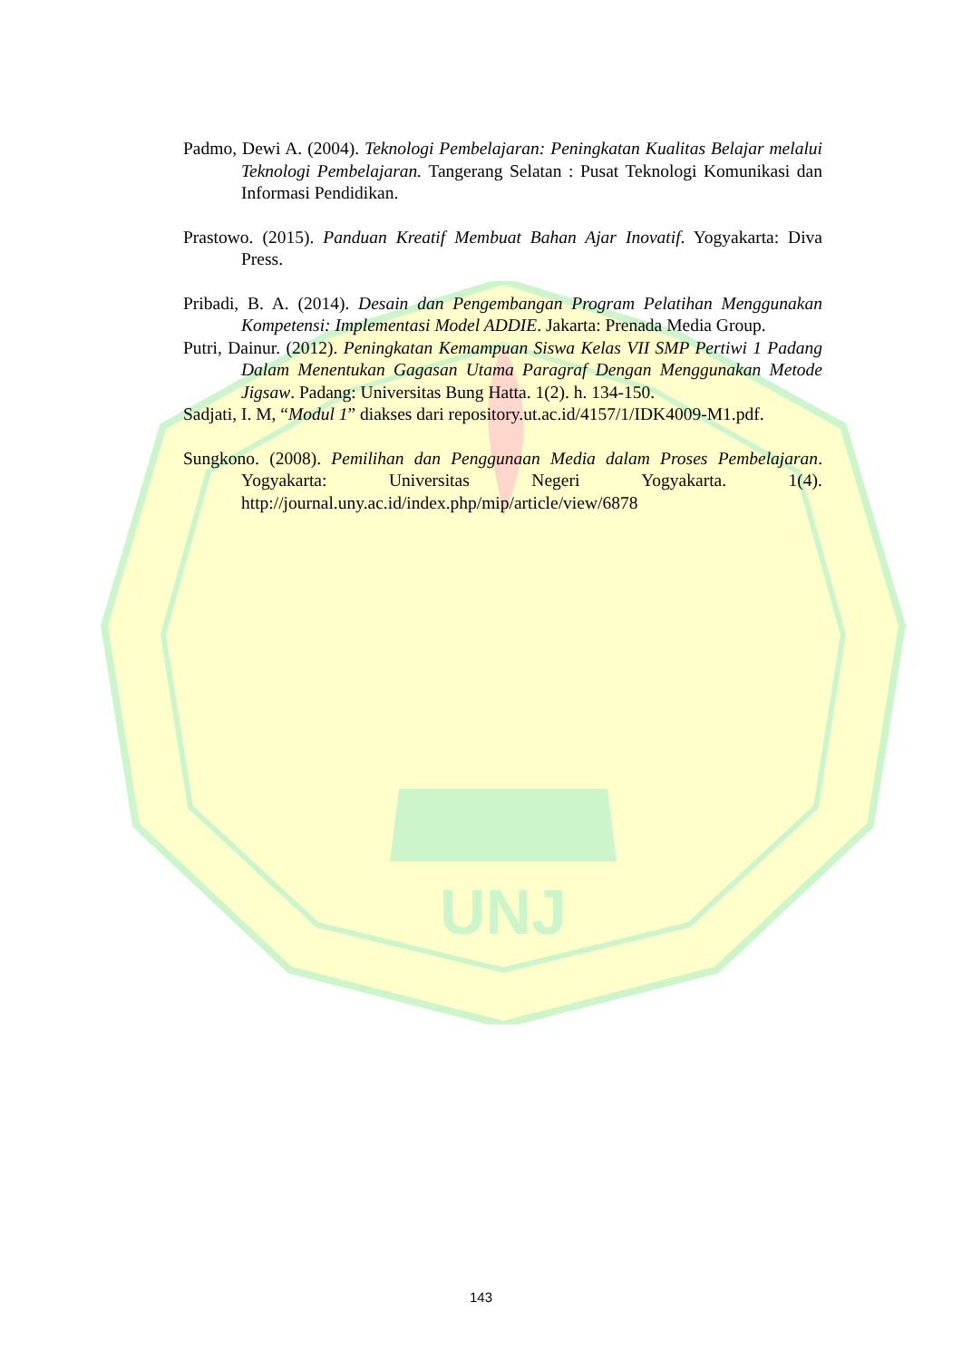UNJ
Padmo, Dewi A. (2004). Teknologi Pembelajaran: Peningkatan Kualitas Belajar melalui Teknologi Pembelajaran. Tangerang Selatan : Pusat Teknologi Komunikasi dan Informasi Pendidikan.
Prastowo. (2015). Panduan Kreatif Membuat Bahan Ajar Inovatif. Yogyakarta: Diva Press.
Pribadi, B. A. (2014). Desain dan Pengembangan Program Pelatihan Menggunakan Kompetensi: Implementasi Model ADDIE. Jakarta: Prenada Media Group.
Putri, Dainur. (2012). Peningkatan Kemampuan Siswa Kelas VII SMP Pertiwi 1 Padang Dalam Menentukan Gagasan Utama Paragraf Dengan Menggunakan Metode Jigsaw. Padang: Universitas Bung Hatta. 1(2). h. 134-150.
Sadjati, I. M, “Modul 1” diakses dari repository.ut.ac.id/4157/1/IDK4009-M1.pdf.
Sungkono. (2008). Pemilihan dan Penggunaan Media dalam Proses Pembelajaran. Yogyakarta: Universitas Negeri Yogyakarta. 1(4). http://journal.uny.ac.id/index.php/mip/article/view/6878
143